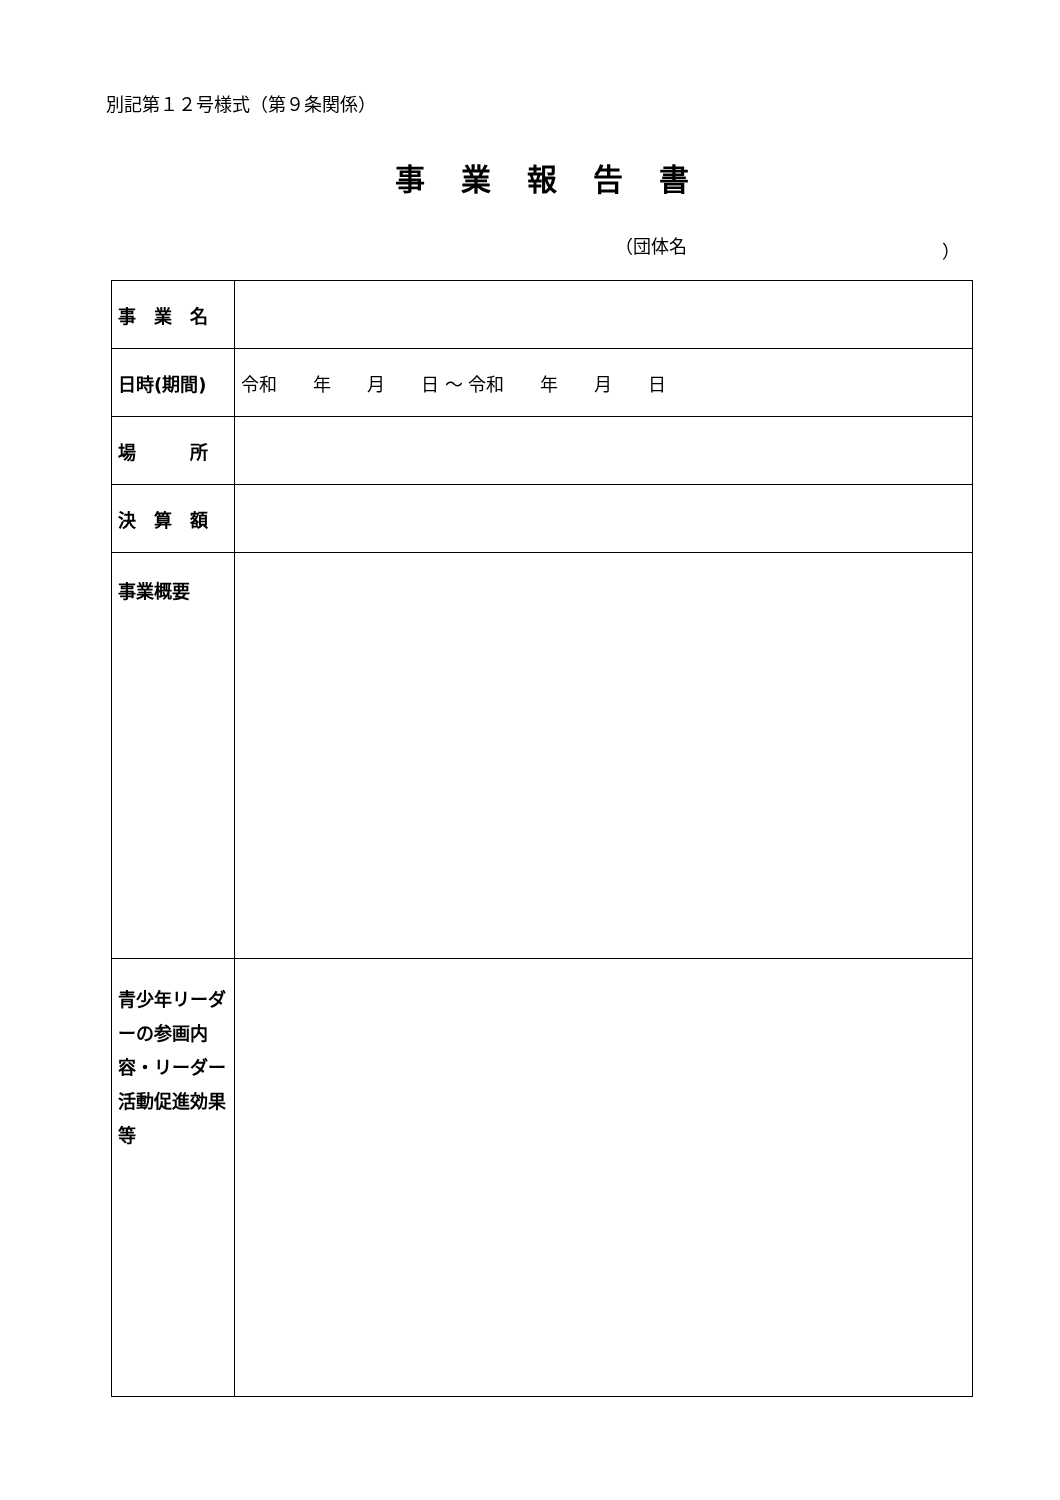別記第１２号様式（第９条関係）
事業報告書
（団体名 ）
| 事 業 名 | |
| 日時(期間) | 令和 年 月 日 ～ 令和 年 月 日 |
| 場 所 | |
| 決 算 額 | |
| 事業概要 | |
| 青少年リーダーの参画内容・リーダー活動促進効果等 | |